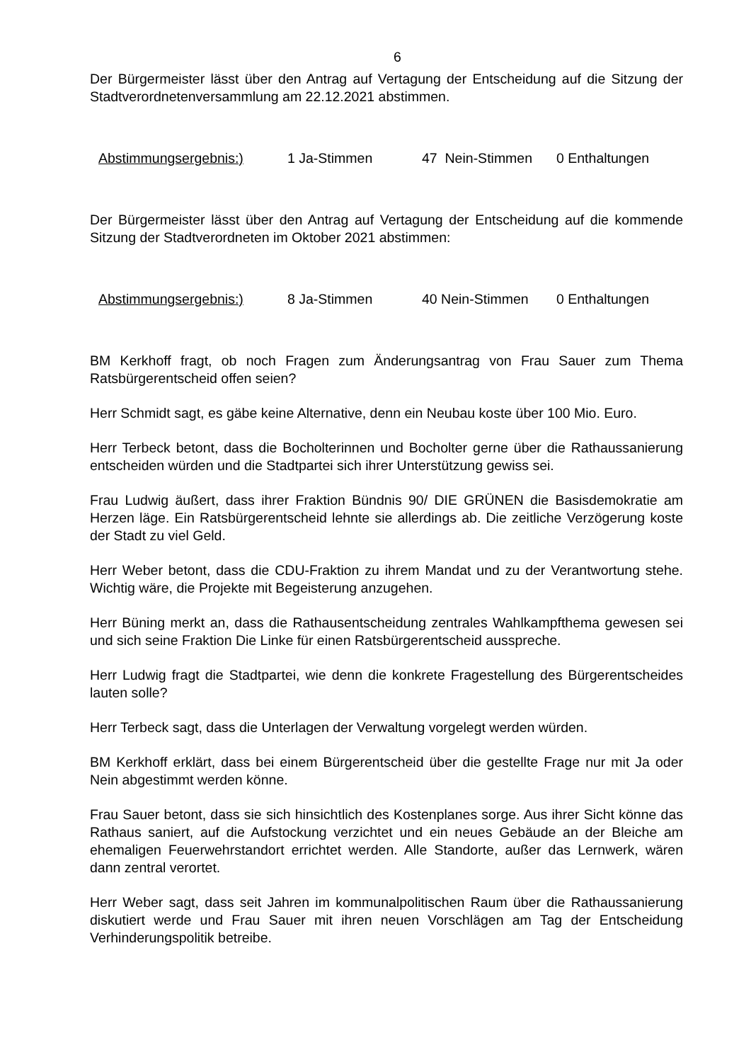6
Der Bürgermeister lässt über den Antrag auf Vertagung der Entscheidung auf die Sitzung der Stadtverordnetenversammlung am 22.12.2021 abstimmen.
Abstimmungsergebnis:) 1 Ja-Stimmen 47 Nein-Stimmen 0 Enthaltungen
Der Bürgermeister lässt über den Antrag auf Vertagung der Entscheidung auf die kommende Sitzung der Stadtverordneten im Oktober 2021 abstimmen:
Abstimmungsergebnis:) 8 Ja-Stimmen 40 Nein-Stimmen 0 Enthaltungen
BM Kerkhoff fragt, ob noch Fragen zum Änderungsantrag von Frau Sauer zum Thema Ratsbürgerentscheid offen seien?
Herr Schmidt sagt, es gäbe keine Alternative, denn ein Neubau koste über 100 Mio. Euro.
Herr Terbeck betont, dass die Bocholterinnen und Bocholter gerne über die Rathaussanierung entscheiden würden und die Stadtpartei sich ihrer Unterstützung gewiss sei.
Frau Ludwig äußert, dass ihrer Fraktion Bündnis 90/ DIE GRÜNEN die Basisdemokratie am Herzen läge. Ein Ratsbürgerentscheid lehnte sie allerdings ab. Die zeitliche Verzögerung koste der Stadt zu viel Geld.
Herr Weber betont, dass die CDU-Fraktion zu ihrem Mandat und zu der Verantwortung stehe. Wichtig wäre, die Projekte mit Begeisterung anzugehen.
Herr Büning merkt an, dass die Rathausentscheidung zentrales Wahlkampfthema gewesen sei und sich seine Fraktion Die Linke für einen Ratsbürgerentscheid ausspreche.
Herr Ludwig fragt die Stadtpartei, wie denn die konkrete Fragestellung des Bürgerentscheides lauten solle?
Herr Terbeck sagt, dass die Unterlagen der Verwaltung vorgelegt werden würden.
BM Kerkhoff erklärt, dass bei einem Bürgerentscheid über die gestellte Frage nur mit Ja oder Nein abgestimmt werden könne.
Frau Sauer betont, dass sie sich hinsichtlich des Kostenplanes sorge. Aus ihrer Sicht könne das Rathaus saniert, auf die Aufstockung verzichtet und ein neues Gebäude an der Bleiche am ehemaligen Feuerwehrstandort errichtet werden. Alle Standorte, außer das Lernwerk, wären dann zentral verortet.
Herr Weber sagt, dass seit Jahren im kommunalpolitischen Raum über die Rathaussanierung diskutiert werde und Frau Sauer mit ihren neuen Vorschlägen am Tag der Entscheidung Verhinderungspolitik betreibe.